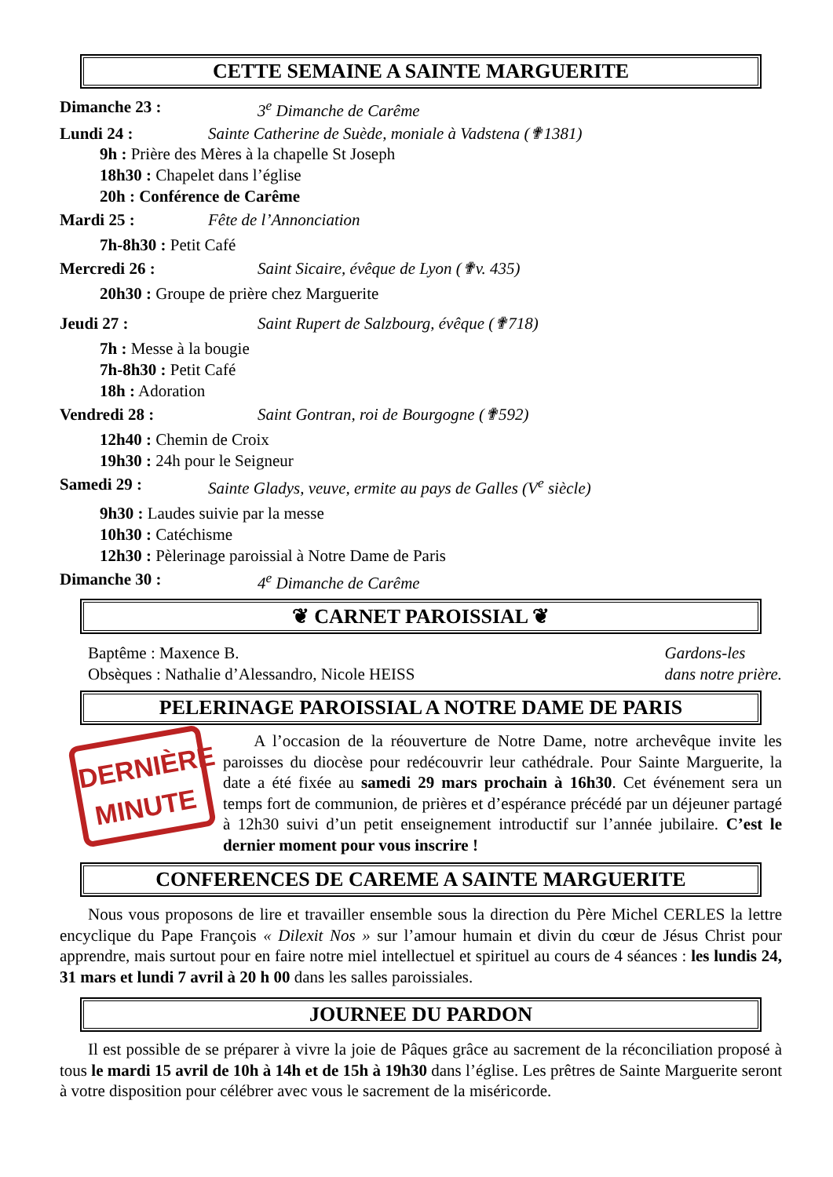CETTE SEMAINE A SAINTE MARGUERITE
Dimanche 23 : 3<sup>e</sup> Dimanche de Carême
Lundi 24 : Sainte Catherine de Suède, moniale à Vadstena (✟1381)
9h : Prière des Mères à la chapelle St Joseph
18h30 : Chapelet dans l’église
20h : Conférence de Carême
Mardi 25 : Fête de l’Annonciation
7h-8h30 : Petit Café
Mercredi 26 : Saint Sicaire, évêque de Lyon (✟v. 435)
20h30 : Groupe de prière chez Marguerite
Jeudi 27 : Saint Rupert de Salzbourg, évêque (✟718)
7h : Messe à la bougie
7h-8h30 : Petit Café
18h : Adoration
Vendredi 28 : Saint Gontran, roi de Bourgogne (✟592)
12h40 : Chemin de Croix
19h30 : 24h pour le Seigneur
Samedi 29 : Sainte Gladys, veuve, ermite au pays de Galles (V<sup>e</sup> siècle)
9h30 : Laudes suivie par la messe
10h30 : Catéchisme
12h30 : Pèlerinage paroissial à Notre Dame de Paris
Dimanche 30 : 4<sup>e</sup> Dimanche de Carême
❦ CARNET PAROISSIAL ❦
Baptême : Maxence B.
Obsèques : Nathalie d’Alessandro, Nicole HEISS
Gardons-les
dans notre prière.
PELERINAGE PAROISSIAL A NOTRE DAME DE PARIS
DERNIÈRE
MINUTE
A l’occasion de la réouverture de Notre Dame, notre archevêque invite les paroisses du diocèse pour redécouvrir leur cathédrale. Pour Sainte Marguerite, la date a été fixée au samedi 29 mars prochain à 16h30. Cet événement sera un temps fort de communion, de prières et d’espérance précédé par un déjeuner partagé à 12h30 suivi d’un petit enseignement introductif sur l’année jubilaire. C’est le dernier moment pour vous inscrire !
CONFERENCES DE CAREME A SAINTE MARGUERITE
Nous vous proposons de lire et travailler ensemble sous la direction du Père Michel CERLES la lettre encyclique du Pape François « Dilexit Nos » sur l’amour humain et divin du cœur de Jésus Christ pour apprendre, mais surtout pour en faire notre miel intellectuel et spirituel au cours de 4 séances : les lundis 24, 31 mars et lundi 7 avril à 20 h 00 dans les salles paroissiales.
JOURNEE DU PARDON
Il est possible de se préparer à vivre la joie de Pâques grâce au sacrement de la réconciliation proposé à tous le mardi 15 avril de 10h à 14h et de 15h à 19h30 dans l’église. Les prêtres de Sainte Marguerite seront à votre disposition pour célébrer avec vous le sacrement de la miséricorde.